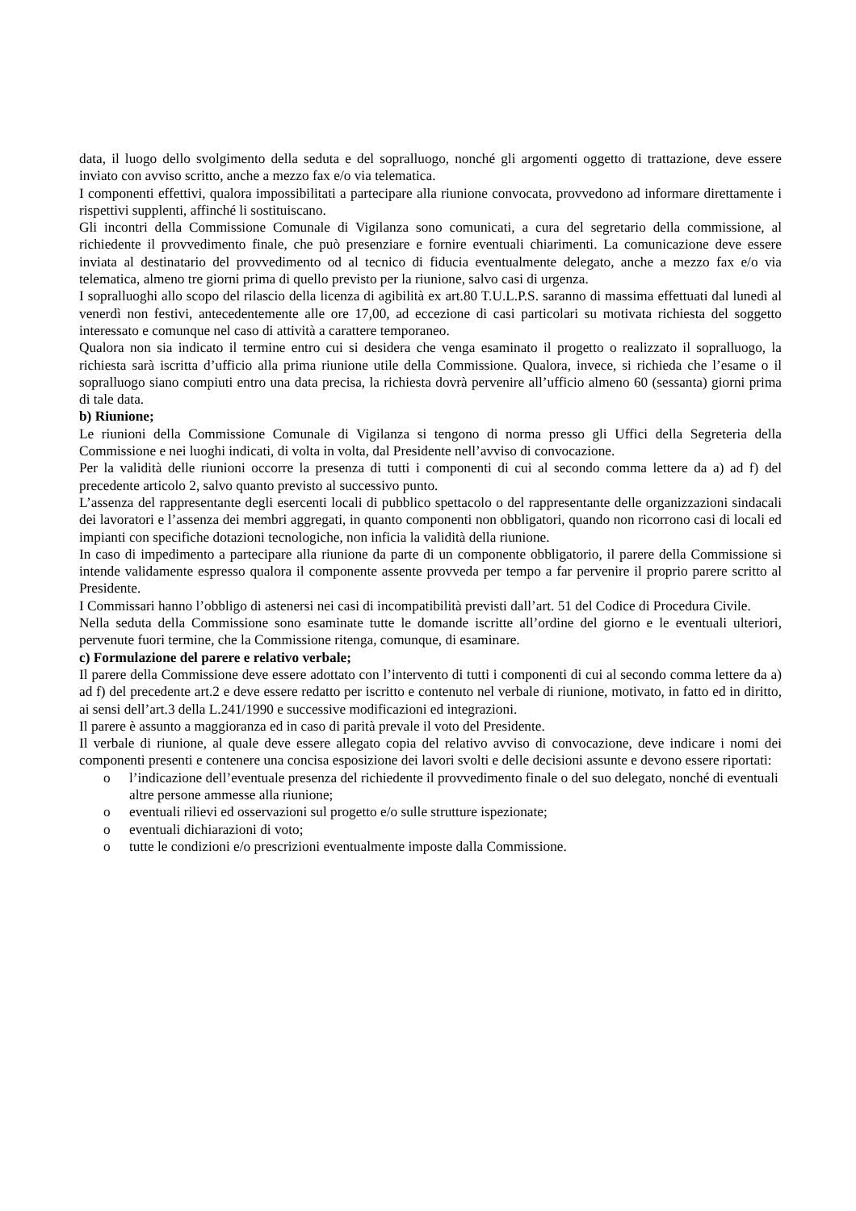data, il luogo dello svolgimento della seduta e del sopralluogo, nonché gli argomenti oggetto di trattazione, deve essere inviato con avviso scritto, anche a mezzo fax e/o via telematica.
I componenti effettivi, qualora impossibilitati a partecipare alla riunione convocata, provvedono ad informare direttamente i rispettivi supplenti, affinché li sostituiscano.
Gli incontri della Commissione Comunale di Vigilanza sono comunicati, a cura del segretario della commissione, al richiedente il provvedimento finale, che può presenziare e fornire eventuali chiarimenti. La comunicazione deve essere inviata al destinatario del provvedimento od al tecnico di fiducia eventualmente delegato, anche a mezzo fax e/o via telematica, almeno tre giorni prima di quello previsto per la riunione, salvo casi di urgenza.
I sopralluoghi allo scopo del rilascio della licenza di agibilità ex art.80 T.U.L.P.S. saranno di massima effettuati dal lunedì al venerdì non festivi, antecedentemente alle ore 17,00, ad eccezione di casi particolari su motivata richiesta del soggetto interessato e comunque nel caso di attività a carattere temporaneo.
Qualora non sia indicato il termine entro cui si desidera che venga esaminato il progetto o realizzato il sopralluogo, la richiesta sarà iscritta d’ufficio alla prima riunione utile della Commissione. Qualora, invece, si richieda che l’esame o il sopralluogo siano compiuti entro una data precisa, la richiesta dovrà pervenire all’ufficio almeno 60 (sessanta) giorni prima di tale data.
b) Riunione;
Le riunioni della Commissione Comunale di Vigilanza si tengono di norma presso gli Uffici della Segreteria della Commissione e nei luoghi indicati, di volta in volta, dal Presidente nell’avviso di convocazione.
Per la validità delle riunioni occorre la presenza di tutti i componenti di cui al secondo comma lettere da a) ad f) del precedente articolo 2, salvo quanto previsto al successivo punto.
L’assenza del rappresentante degli esercenti locali di pubblico spettacolo o del rappresentante delle organizzazioni sindacali dei lavoratori e l’assenza dei membri aggregati, in quanto componenti non obbligatori, quando non ricorrono casi di locali ed impianti con specifiche dotazioni tecnologiche, non inficia la validità della riunione.
In caso di impedimento a partecipare alla riunione da parte di un componente obbligatorio, il parere della Commissione si intende validamente espresso qualora il componente assente provveda per tempo a far pervenire il proprio parere scritto al Presidente.
I Commissari hanno l’obbligo di astenersi nei casi di incompatibilità previsti dall’art. 51 del Codice di Procedura Civile.
Nella seduta della Commissione sono esaminate tutte le domande iscritte all’ordine del giorno e le eventuali ulteriori, pervenute fuori termine, che la Commissione ritenga, comunque, di esaminare.
c) Formulazione del parere e relativo verbale;
Il parere della Commissione deve essere adottato con l’intervento di tutti i componenti di cui al secondo comma lettere da a) ad f) del precedente art.2 e deve essere redatto per iscritto e contenuto nel verbale di riunione, motivato, in fatto ed in diritto, ai sensi dell’art.3 della L.241/1990 e successive modificazioni ed integrazioni.
Il parere è assunto a maggioranza ed in caso di parità prevale il voto del Presidente.
Il verbale di riunione, al quale deve essere allegato copia del relativo avviso di convocazione, deve indicare i nomi dei componenti presenti e contenere una concisa esposizione dei lavori svolti e delle decisioni assunte e devono essere riportati:
o l’indicazione dell’eventuale presenza del richiedente il provvedimento finale o del suo delegato, nonché di eventuali altre persone ammesse alla riunione;
o eventuali rilievi ed osservazioni sul progetto e/o sulle strutture ispezionate;
o eventuali dichiarazioni di voto;
o tutte le condizioni e/o prescrizioni eventualmente imposte dalla Commissione.